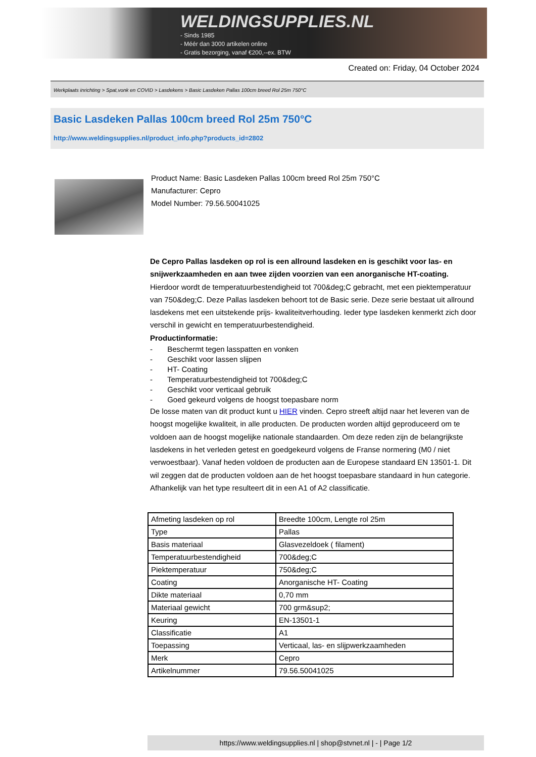WELDINGSUPPLIES.NL
- Sinds 1985
- Méér dan 3000 artikelen online
- Gratis bezorging, vanaf €200,--ex. BTW
Created on: Friday, 04 October 2024
Werkplaats inrichting > Spat,vonk en COVID > Lasdekens > Basic Lasdeken Pallas 100cm breed Rol 25m 750°C
Basic Lasdeken Pallas 100cm breed Rol 25m 750°C
http://www.weldingsupplies.nl/product_info.php?products_id=2802
Product Name: Basic Lasdeken Pallas 100cm breed Rol 25m 750°C
Manufacturer: Cepro
Model Number: 79.56.50041025
De Cepro Pallas lasdeken op rol is een allround lasdeken en is geschikt voor las- en snijwerkzaamheden en aan twee zijden voorzien van een anorganische HT-coating. Hierdoor wordt de temperatuurbestendigheid tot 700&deg;C gebracht, met een piektemperatuur van 750&deg;C. Deze Pallas lasdeken behoort tot de Basic serie. Deze serie bestaat uit allround lasdekens met een uitstekende prijs- kwaliteitverhouding. Ieder type lasdeken kenmerkt zich door verschil in gewicht en temperatuurbestendigheid.
Productinformatie:
- Beschermt tegen lasspatten en vonken
- Geschikt voor lassen slijpen
- HT- Coating
- Temperatuurbestendigheid tot 700&deg;C
- Geschikt voor verticaal gebruik
- Goed gekeurd volgens de hoogst toepasbare norm
De losse maten van dit product kunt u HIER vinden. Cepro streeft altijd naar het leveren van de hoogst mogelijke kwaliteit, in alle producten. De producten worden altijd geproduceerd om te voldoen aan de hoogst mogelijke nationale standaarden. Om deze reden zijn de belangrijkste lasdekens in het verleden getest en goedgekeurd volgens de Franse normering (M0 / niet verwoestbaar). Vanaf heden voldoen de producten aan de Europese standaard EN 13501-1. Dit wil zeggen dat de producten voldoen aan de het hoogst toepasbare standaard in hun categorie. Afhankelijk van het type resulteert dit in een A1 of A2 classificatie.
| Afmeting lasdeken op rol | Breedte 100cm, Lengte rol 25m |
| Type | Pallas |
| Basis materiaal | Glasvezeldoek ( filament) |
| Temperatuurbestendigheid | 700&deg;C |
| Piektemperatuur | 750&deg;C |
| Coating | Anorganische HT- Coating |
| Dikte materiaal | 0,70 mm |
| Materiaal gewicht | 700 grm&sup2; |
| Keuring | EN-13501-1 |
| Classificatie | A1 |
| Toepassing | Verticaal, las- en slijpwerkzaamheden |
| Merk | Cepro |
| Artikelnummer | 79.56.50041025 |
https://www.weldingsupplies.nl | shop@stvnet.nl | - | Page 1/2